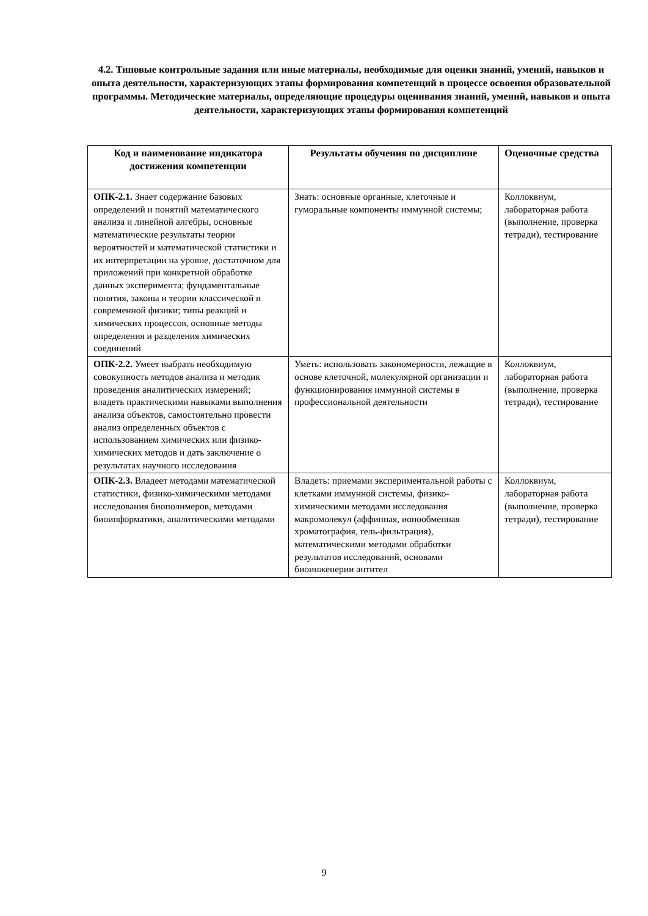4.2. Типовые контрольные задания или иные материалы, необходимые для оценки знаний, умений, навыков и опыта деятельности, характеризующих этапы формирования компетенций в процессе освоения образовательной программы. Методические материалы, определяющие процедуры оценивания знаний, умений, навыков и опыта деятельности, характеризующих этапы формирования компетенций
| Код и наименование индикатора достижения компетенции | Результаты обучения по дисциплине | Оценочные средства |
| --- | --- | --- |
| ОПК-2.1. Знает содержание базовых определений и понятий математического анализа и линейной алгебры, основные математические результаты теории вероятностей и математической статистики и их интерпретации на уровне, достаточном для приложений при конкретной обработке данных эксперимента; фундаментальные понятия, законы и теории классической и современной физики; типы реакций и химических процессов, основные методы определения и разделения химических соединений | Знать: основные органные, клеточные и гуморальные компоненты иммунной системы; | Коллоквиум, лабораторная работа (выполнение, проверка тетради), тестирование |
| ОПК-2.2. Умеет выбрать необходимую совокупность методов анализа и методик проведения аналитических измерений; владеть практическими навыками выполнения анализа объектов, самостоятельно провести анализ определенных объектов с использованием химических или физико-химических методов и дать заключение о результатах научного исследования | Уметь: использовать закономерности, лежащие в основе клеточной, молекулярной организации и функционирования иммунной системы в профессиональной деятельности | Коллоквиум, лабораторная работа (выполнение, проверка тетради), тестирование |
| ОПК-2.3. Владеет методами математической статистики, физико-химическими методами исследования биополимеров, методами биоинформатики, аналитическими методами | Владеть: приемами экспериментальной работы с клетками иммунной системы, физико-химическими методами исследования макромолекул (аффинная, ионообменная хроматография, гель-фильтрация), математическими методами обработки результатов исследований, основами биоинженерии антител | Коллоквиум, лабораторная работа (выполнение, проверка тетради), тестирование |
9